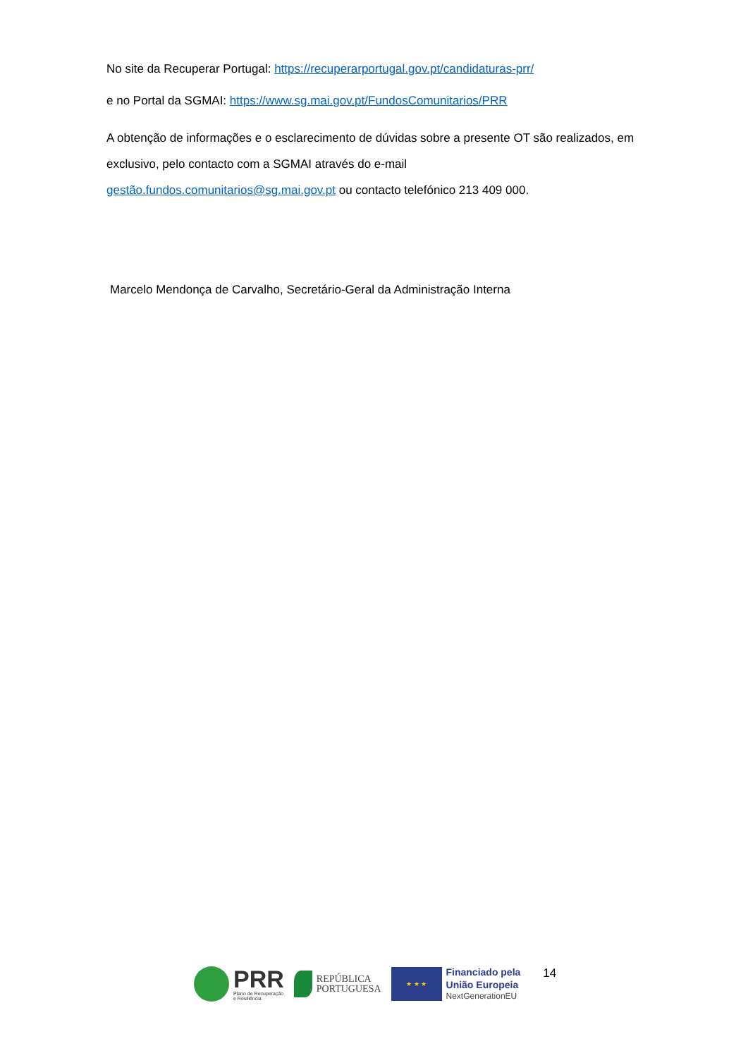No site da Recuperar Portugal: https://recuperarportugal.gov.pt/candidaturas-prr/
e no Portal da SGMAI: https://www.sg.mai.gov.pt/FundosComunitarios/PRR
A obtenção de informações e o esclarecimento de dúvidas sobre a presente OT são realizados, em exclusivo, pelo contacto com a SGMAI através do e-mail
gestão.fundos.comunitarios@sg.mai.gov.pt ou contacto telefónico 213 409 000.
Marcelo Mendonça de Carvalho, Secretário-Geral da Administração Interna
PRR
Plano de Recuperação
e Resiliência
REPÚBLICA
PORTUGUESA
★ ★ ★
Financiado pela
União Europeia
NextGenerationEU
14